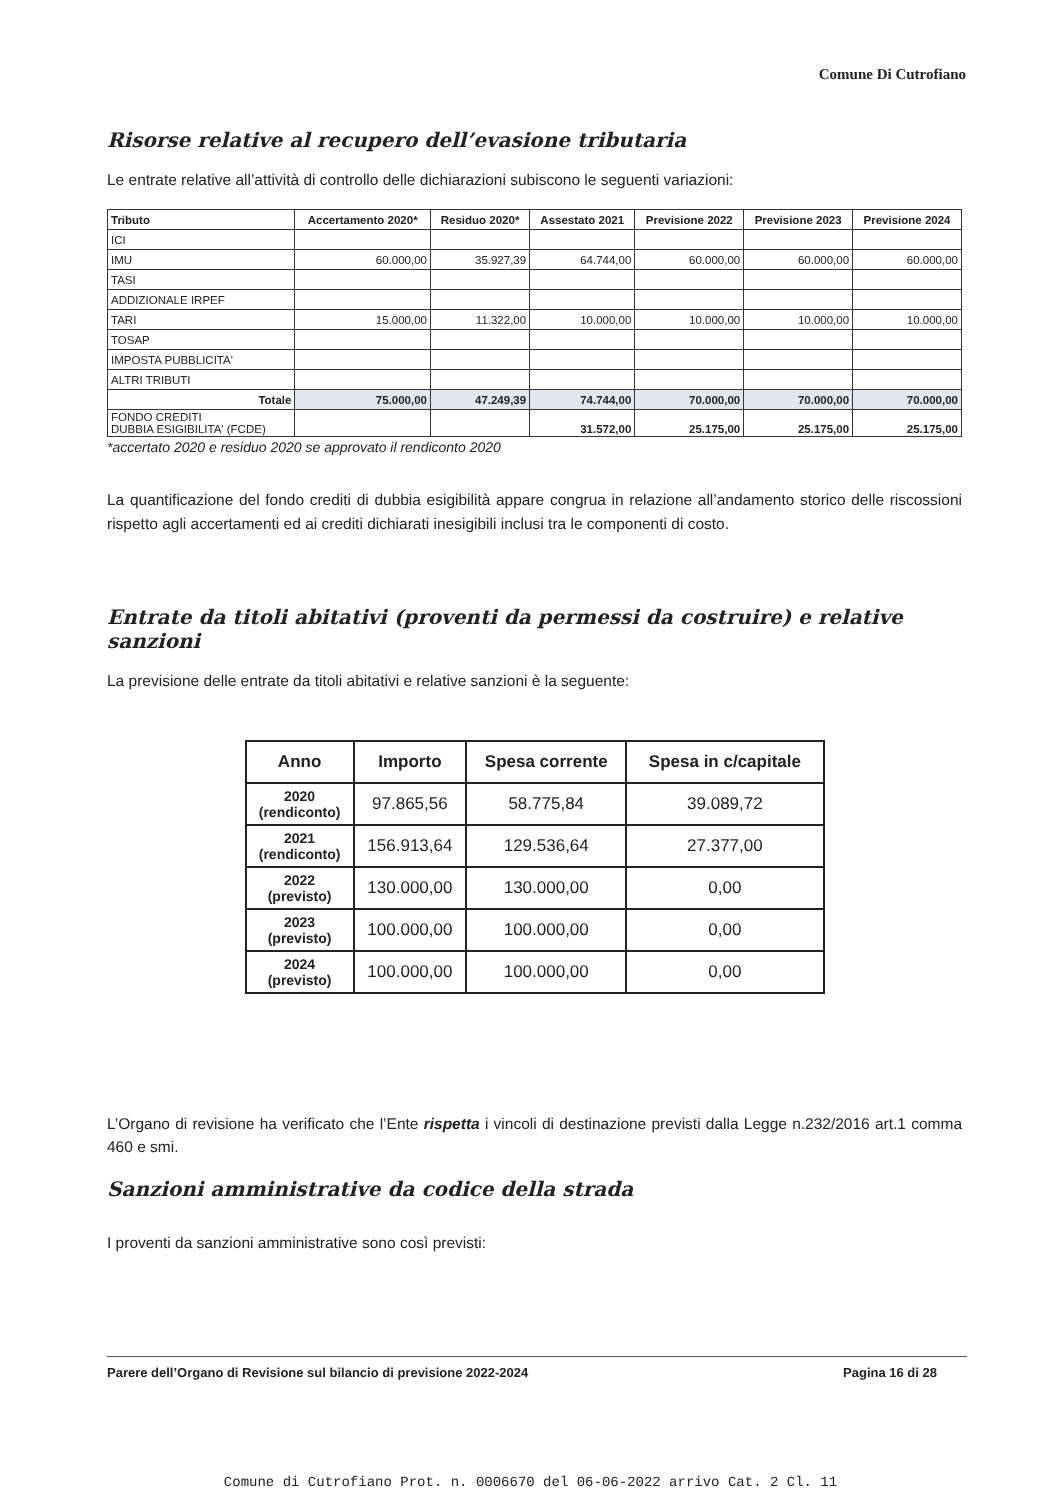Comune Di Cutrofiano
Risorse relative al recupero dell’evasione tributaria
Le entrate relative all’attività di controllo delle dichiarazioni subiscono le seguenti variazioni:
| Tributo | Accertamento 2020* | Residuo 2020* | Assestato 2021 | Previsione 2022 | Previsione 2023 | Previsione 2024 |
| --- | --- | --- | --- | --- | --- | --- |
| ICI | | | | | | |
| IMU | 60.000,00 | 35.927,39 | 64.744,00 | 60.000,00 | 60.000,00 | 60.000,00 |
| TASI | | | | | | |
| ADDIZIONALE IRPEF | | | | | | |
| TARI | 15.000,00 | 11.322,00 | 10.000,00 | 10.000,00 | 10.000,00 | 10.000,00 |
| TOSAP | | | | | | |
| IMPOSTA PUBBLICITA' | | | | | | |
| ALTRI TRIBUTI | | | | | | |
| Totale | 75.000,00 | 47.249,39 | 74.744,00 | 70.000,00 | 70.000,00 | 70.000,00 |
| FONDO CREDITI DUBBIA ESIGIBILITA' (FCDE) | | | 31.572,00 | 25.175,00 | 25.175,00 | 25.175,00 |
*accertato 2020 e residuo 2020 se approvato il rendiconto 2020
La quantificazione del fondo crediti di dubbia esigibilità appare congrua in relazione all’andamento storico delle riscossioni rispetto agli accertamenti ed ai crediti dichiarati inesigibili inclusi tra le componenti di costo.
Entrate da titoli abitativi (proventi da permessi da costruire) e relative sanzioni
La previsione delle entrate da titoli abitativi e relative sanzioni è la seguente:
| Anno | Importo | Spesa corrente | Spesa in c/capitale |
| --- | --- | --- | --- |
| 2020 (rendiconto) | 97.865,56 | 58.775,84 | 39.089,72 |
| 2021 (rendiconto) | 156.913,64 | 129.536,64 | 27.377,00 |
| 2022 (previsto) | 130.000,00 | 130.000,00 | 0,00 |
| 2023 (previsto) | 100.000,00 | 100.000,00 | 0,00 |
| 2024 (previsto) | 100.000,00 | 100.000,00 | 0,00 |
L’Organo di revisione ha verificato che l’Ente rispetta i vincoli di destinazione previsti dalla Legge n.232/2016 art.1 comma 460 e smi.
Sanzioni amministrative da codice della strada
I proventi da sanzioni amministrative sono così previsti:
Parere dell’Organo di Revisione sul bilancio di previsione 2022-2024 Pagina 16 di 28
Comune di Cutrofiano Prot. n. 0006670 del 06-06-2022 arrivo Cat. 2 Cl. 11